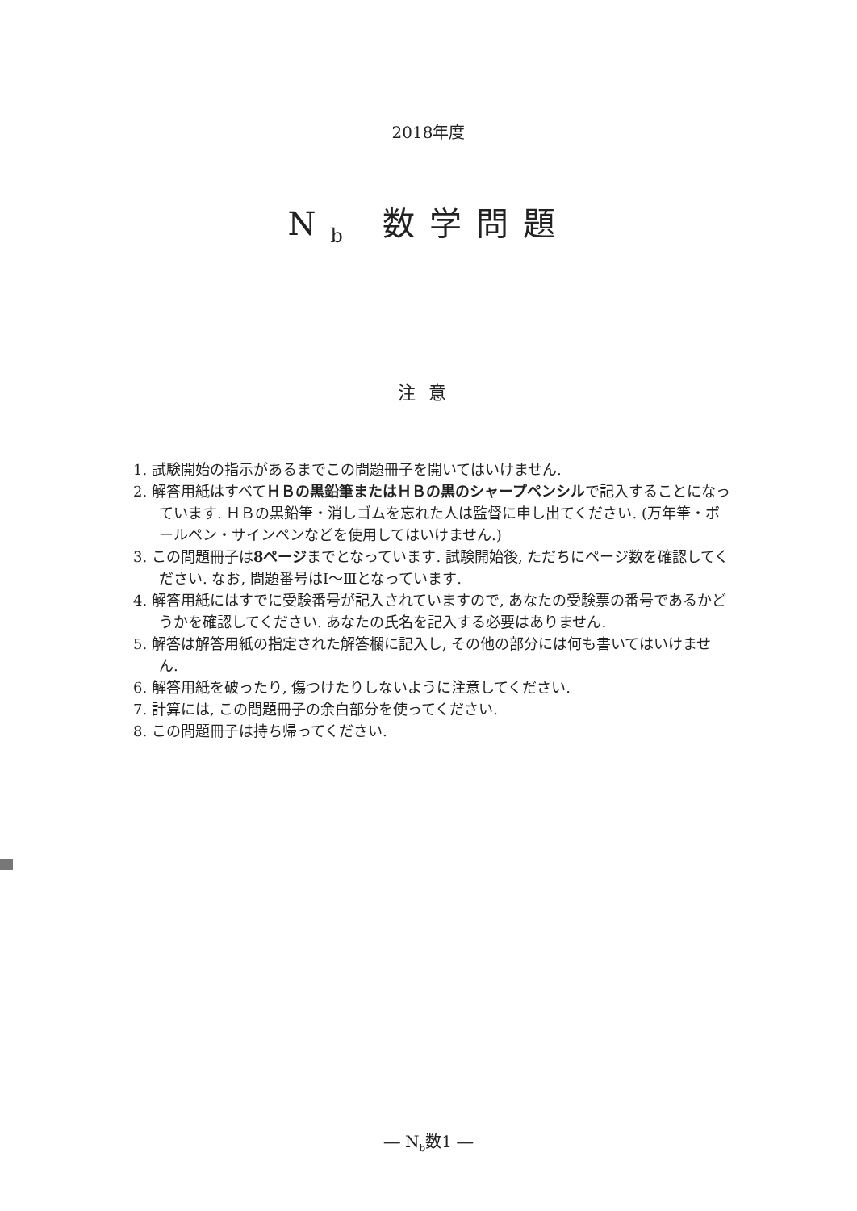2018年度
N<sub>b</sub> 数学問題
注意
1. 試験開始の指示があるまでこの問題冊子を開いてはいけません.
2. 解答用紙はすべてＨＢの黒鉛筆またはＨＢの黒のシャープペンシルで記入することになっています. ＨＢの黒鉛筆・消しゴムを忘れた人は監督に申し出てください. (万年筆・ボールペン・サインペンなどを使用してはいけません.)
3. この問題冊子は8ページまでとなっています. 試験開始後, ただちにページ数を確認してください. なお, 問題番号はⅠ～Ⅲとなっています.
4. 解答用紙にはすでに受験番号が記入されていますので, あなたの受験票の番号であるかどうかを確認してください. あなたの氏名を記入する必要はありません.
5. 解答は解答用紙の指定された解答欄に記入し, その他の部分には何も書いてはいけません.
6. 解答用紙を破ったり, 傷つけたりしないように注意してください.
7. 計算には, この問題冊子の余白部分を使ってください.
8. この問題冊子は持ち帰ってください.
― N<sub>b</sub>数1 ―